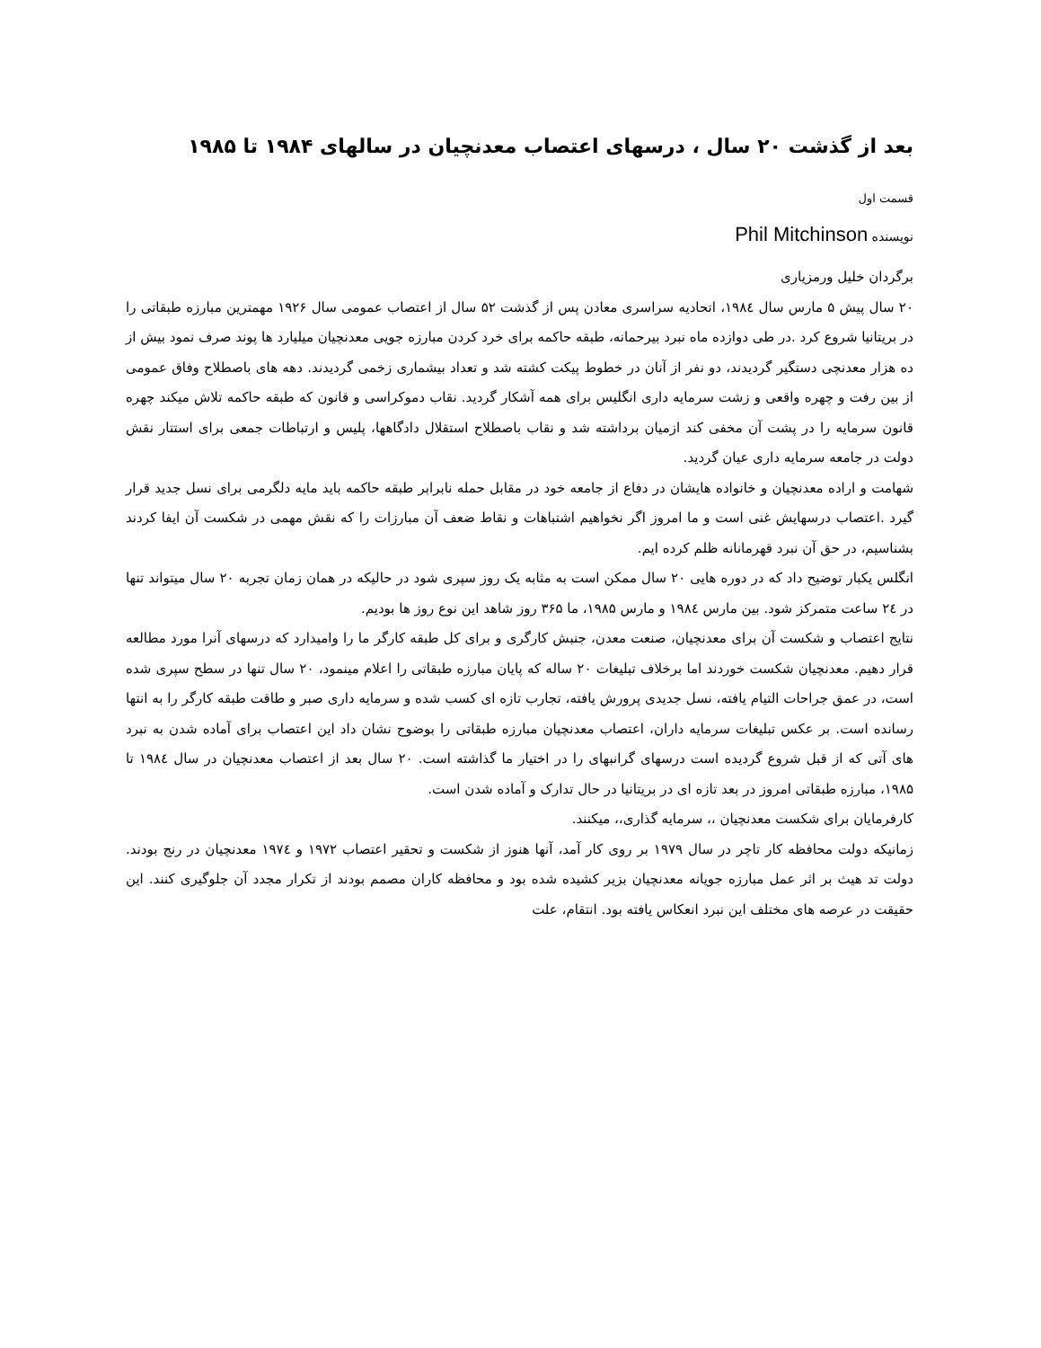بعد از گذشت ۲۰ سال ، درسهای اعتصاب معدنچیان در سالهای ۱۹۸۴ تا ۱۹۸۵
قسمت اول
نویسنده Phil Mitchinson
برگردان خلیل ورمزیاری
۲۰ سال پیش ۵ مارس سال ۱۹۸٤، اتحادیه سراسری معادن پس از گذشت ۵۲ سال از اعتصاب عمومی سال ۱۹۲۶ مهمترین مبارزه طبقاتی را در بریتانیا شروع کرد .در طی دوازده ماه نبرد بیرحمانه، طبقه حاکمه برای خرد کردن مبارزه جویی معدنچیان میلیارد ها پوند صرف نمود بیش از ده هزار معدنچی دستگیر گردیدند، دو نفر از آنان در خطوط پیکت کشته شد و تعداد بیشماری زخمی گردیدند. دهه های باصطلاح وفاق عمومی از بین رفت و چهره واقعی و زشت سرمایه داری انگلیس برای همه آشکار گردید. نقاب دموکراسی و قانون که طبقه حاکمه تلاش میکند چهره قانون سرمایه را در پشت آن مخفی کند ازمیان برداشته شد و نقاب باصطلاح استقلال دادگاهها، پلیس و ارتباطات جمعی برای استتار نقش دولت در جامعه سرمایه داری عیان گردید.
شهامت و اراده معدنچیان و خانواده هایشان در دفاع از جامعه خود در مقابل حمله نابرابر طبقه حاکمه باید مایه دلگرمی برای نسل جدید قرار گیرد .اعتصاب درسهایش غنی است و ما امروز اگر نخواهیم اشتباهات و نقاط ضعف آن مبارزات را که نقش مهمی در شکست آن ایفا کردند بشناسیم، در حق آن نبرد قهرمانانه ظلم کرده ایم.
انگلس یکبار توضیح داد که در دوره هایی ۲۰ سال ممکن است به مثابه یک روز سپری شود در حالیکه در همان زمان تجربه ۲۰ سال میتواند تنها در ۲٤ ساعت متمرکز شود. بین مارس ۱۹۸٤ و مارس ۱۹۸۵، ما ۳۶۵ روز شاهد این نوع روز ها بودیم.
نتایج اعتصاب و شکست آن برای معدنچیان، صنعت معدن، جنبش کارگری و برای کل طبقه کارگر ما را وامیدارد که درسهای آنرا مورد مطالعه قرار دهیم. معدنچیان شکست خوردند اما برخلاف تبلیغات ۲۰ ساله که پایان مبارزه طبقاتی را اعلام مینمود، ۲۰ سال تنها در سطح سپری شده است، در عمق جراحات التیام یافته، نسل جدیدی پرورش یافته، تجارب تازه ای کسب شده و سرمایه داری صبر و طاقت طبقه کارگر را به انتها رسانده است. بر عکس تبلیغات سرمایه داران، اعتصاب معدنچیان مبارزه طبقاتی را بوضوح نشان داد این اعتصاب برای آماده شدن به نبرد های آتی که از قبل شروع گردیده است درسهای گرانبهای را در اختیار ما گذاشته است. ۲۰ سال بعد از اعتصاب معدنچیان در سال ۱۹۸٤ تا ۱۹۸۵، مبارزه طبقاتی امروز در بعد تازه ای در بریتانیا در حال تدارک و آماده شدن است.
کارفرمایان برای شکست معدنچیان ،، سرمایه گذاری،، میکنند.
زمانیکه دولت محافظه کار تاچر در سال ۱۹۷۹ بر روی کار آمد، آنها هنوز از شکست و تحقیر اعتصاب ۱۹۷۲ و ۱۹۷٤ معدنچیان در رنج بودند. دولت تد هیث بر اثر عمل مبارزه جویانه معدنچیان بزیر کشیده شده بود و محافظه کاران مصمم بودند از تکرار مجدد آن جلوگیری کنند. این حقیقت در عرصه های مختلف این نبرد انعکاس یافته بود. انتقام، علت